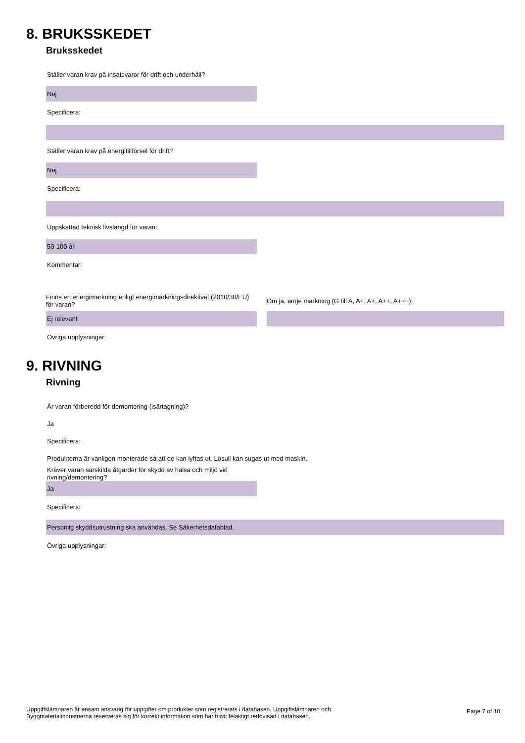8. BRUKSSKEDET
Bruksskedet
Ställer varan krav på insatsvaror för drift och underhåll?
Nej
Specificera:
Ställer varan krav på energitillförsel för drift?
Nej
Specificera:
Uppskattad teknisk livslängd för varan:
50-100 år
Kommentar:
Finns en energimärkning enligt energimärkningsdirektivet (2010/30/EU) för varan?
Om ja, ange märkning (G till A, A+, A+, A++, A+++):
Ej relevant
Övriga upplysningar:
9. RIVNING
Rivning
Är varan förberedd för demontering (isärtagning)?
Ja
Specificera:
Produkterna är vanligen monterade så att de kan lyftas ut. Lösull kan sugas ut med maskin.
Kräver varan särskilda åtgärder för skydd av hälsa och miljö vid rivning/demontering?
Ja
Specificera:
Personlig skyddsutrustning ska användas. Se Säkerhetsdatablad.
Övriga upplysningar:
Uppgiftslämnaren är ensam ansvarig för uppgifter om produkter som registrerats i databasen. Uppgiftslämnaren och Byggmaterialindustrierna reserveras sig för korrekt information som har blivit felaktigt redovisad i databasen.
Page 7 of 10